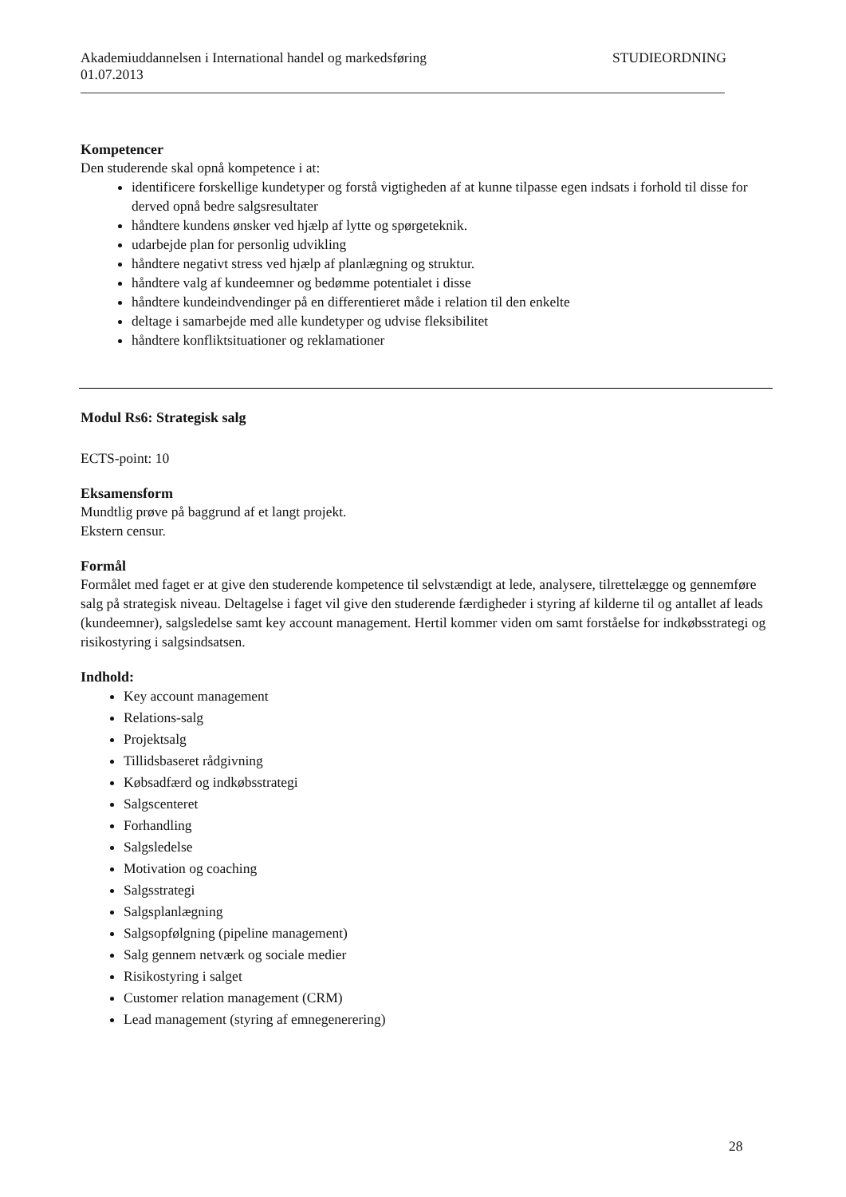Akademiuddannelsen i International handel og markedsføring STUDIEORDNING
01.07.2013
Kompetencer
Den studerende skal opnå kompetence i at:
identificere forskellige kundetyper og forstå vigtigheden af at kunne tilpasse egen indsats i forhold til disse for derved opnå bedre salgsresultater
håndtere kundens ønsker ved hjælp af lytte og spørgeteknik.
udarbejde plan for personlig udvikling
håndtere negativt stress ved hjælp af planlægning og struktur.
håndtere valg af kundeemner og bedømme potentialet i disse
håndtere kundeindvendinger på en differentieret måde i relation til den enkelte
deltage i samarbejde med alle kundetyper og udvise fleksibilitet
håndtere konfliktsituationer og reklamationer
Modul Rs6: Strategisk salg
ECTS-point: 10
Eksamensform
Mundtlig prøve på baggrund af et langt projekt.
Ekstern censur.
Formål
Formålet med faget er at give den studerende kompetence til selvstændigt at lede, analysere, tilrettelægge og gennemføre salg på strategisk niveau. Deltagelse i faget vil give den studerende færdigheder i styring af kilderne til og antallet af leads (kundeemner), salgsledelse samt key account management. Hertil kommer viden om samt forståelse for indkøbsstrategi og risikostyring i salgsindsatsen.
Indhold:
Key account management
Relations-salg
Projektsalg
Tillidsbaseret rådgivning
Købsadfærd og indkøbsstrategi
Salgscenteret
Forhandling
Salgsledelse
Motivation og coaching
Salgsstrategi
Salgsplanlægning
Salgsopfølgning (pipeline management)
Salg gennem netværk og sociale medier
Risikostyring i salget
Customer relation management (CRM)
Lead management (styring af emnegenerering)
28